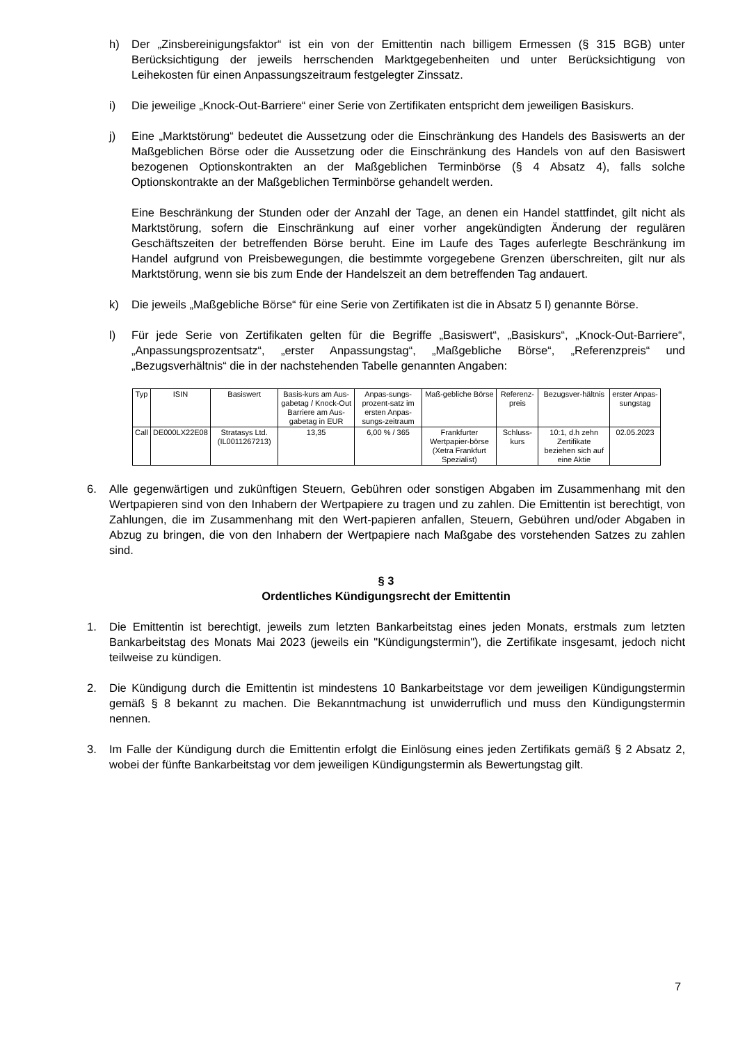h) Der „Zinsbereinigungsfaktor“ ist ein von der Emittentin nach billigem Ermessen (§ 315 BGB) unter Berücksichtigung der jeweils herrschenden Marktgegebenheiten und unter Berücksichtigung von Leihekosten für einen Anpassungszeitraum festgelegter Zinssatz.
i) Die jeweilige „Knock-Out-Barriere“ einer Serie von Zertifikaten entspricht dem jeweiligen Basiskurs.
j) Eine „Marktstörung“ bedeutet die Aussetzung oder die Einschränkung des Handels des Basiswerts an der Maßgeblichen Börse oder die Aussetzung oder die Einschränkung des Handels von auf den Basiswert bezogenen Optionskontrakten an der Maßgeblichen Terminbörse (§ 4 Absatz 4), falls solche Optionskontrakte an der Maßgeblichen Terminbörse gehandelt werden.
Eine Beschränkung der Stunden oder der Anzahl der Tage, an denen ein Handel stattfindet, gilt nicht als Marktstörung, sofern die Einschränkung auf einer vorher angekündigten Änderung der regulären Geschäftszeiten der betreffenden Börse beruht. Eine im Laufe des Tages auferlegte Beschränkung im Handel aufgrund von Preisbewegungen, die bestimmte vorgegebene Grenzen überschreiten, gilt nur als Marktstörung, wenn sie bis zum Ende der Handelszeit an dem betreffenden Tag andauert.
k) Die jeweils „Maßgebliche Börse“ für eine Serie von Zertifikaten ist die in Absatz 5 l) genannte Börse.
l) Für jede Serie von Zertifikaten gelten für die Begriffe „Basiswert“, „Basiskurs“, „Knock-Out-Barriere“, „Anpassungsprozentsatz“, „erster Anpassungstag“, „Maßgebliche Börse“, „Referenzpreis“ und „Bezugsverhältnis“ die in der nachstehenden Tabelle genannten Angaben:
| Typ | ISIN | Basiswert | Basis-kurs am Aus-gabetag / Knock-Out Barriere am Aus-gabetag in EUR | Anpas-sungs-prozent-satz im ersten Anpas-sungs-zeitraum | Maß-gebliche Börse | Referenz-preis | Bezugsver-hältnis | erster Anpas-sungstag |
| --- | --- | --- | --- | --- | --- | --- | --- | --- |
| Call | DE000LX22E08 | Stratasys Ltd. (IL0011267213) | 13,35 | 6,00 % / 365 | Frankfurter Wertpapier-börse (Xetra Frankfurt Spezialist) | Schluss-kurs | 10:1, d.h zehn Zertifikate beziehen sich auf eine Aktie | 02.05.2023 |
6. Alle gegenwärtigen und zukünftigen Steuern, Gebühren oder sonstigen Abgaben im Zusammenhang mit den Wertpapieren sind von den Inhabern der Wertpapiere zu tragen und zu zahlen. Die Emittentin ist berechtigt, von Zahlungen, die im Zusammenhang mit den Wert-papieren anfallen, Steuern, Gebühren und/oder Abgaben in Abzug zu bringen, die von den Inhabern der Wertpapiere nach Maßgabe des vorstehenden Satzes zu zahlen sind.
§ 3
Ordentliches Kündigungsrecht der Emittentin
1. Die Emittentin ist berechtigt, jeweils zum letzten Bankarbeitstag eines jeden Monats, erstmals zum letzten Bankarbeitstag des Monats Mai 2023 (jeweils ein "Kündigungstermin"), die Zertifikate insgesamt, jedoch nicht teilweise zu kündigen.
2. Die Kündigung durch die Emittentin ist mindestens 10 Bankarbeitstage vor dem jeweiligen Kündigungstermin gemäß § 8 bekannt zu machen. Die Bekanntmachung ist unwiderruflich und muss den Kündigungstermin nennen.
3. Im Falle der Kündigung durch die Emittentin erfolgt die Einlösung eines jeden Zertifikats gemäß § 2 Absatz 2, wobei der fünfte Bankarbeitstag vor dem jeweiligen Kündigungstermin als Bewertungstag gilt.
7